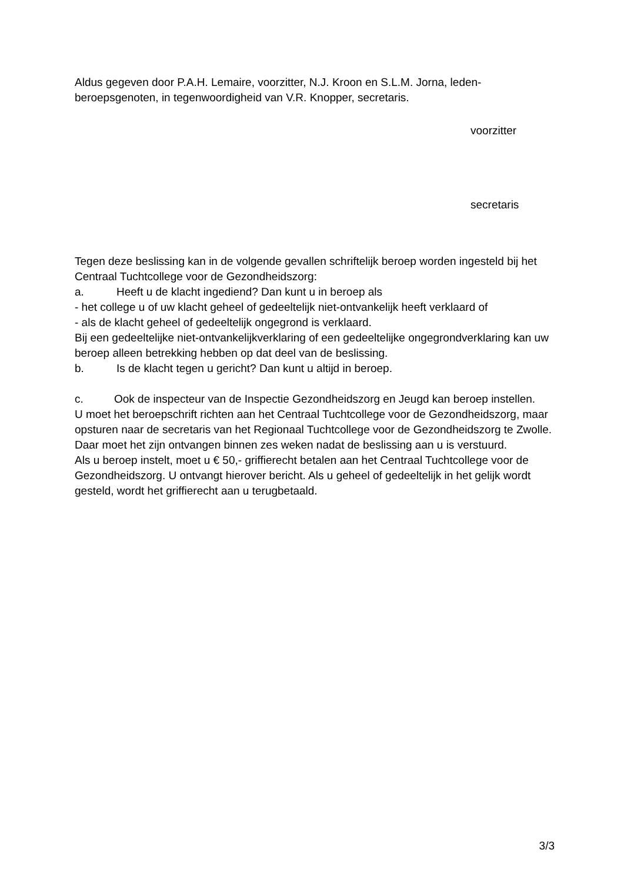Aldus gegeven door P.A.H. Lemaire, voorzitter, N.J. Kroon en S.L.M. Jorna, leden-beroepsgenoten, in tegenwoordigheid van V.R. Knopper, secretaris.
voorzitter
secretaris
Tegen deze beslissing kan in de volgende gevallen schriftelijk beroep worden ingesteld bij het Centraal Tuchtcollege voor de Gezondheidszorg:
a. Heeft u de klacht ingediend? Dan kunt u in beroep als
- het college u of uw klacht geheel of gedeeltelijk niet-ontvankelijk heeft verklaard of
- als de klacht geheel of gedeeltelijk ongegrond is verklaard.
Bij een gedeeltelijke niet-ontvankelijkverklaring of een gedeeltelijke ongegrondverklaring kan uw beroep alleen betrekking hebben op dat deel van de beslissing.
b. Is de klacht tegen u gericht? Dan kunt u altijd in beroep.
c. Ook de inspecteur van de Inspectie Gezondheidszorg en Jeugd kan beroep instellen.
U moet het beroepschrift richten aan het Centraal Tuchtcollege voor de Gezondheidszorg, maar opsturen naar de secretaris van het Regionaal Tuchtcollege voor de Gezondheidszorg te Zwolle. Daar moet het zijn ontvangen binnen zes weken nadat de beslissing aan u is verstuurd.
Als u beroep instelt, moet u € 50,- griffierecht betalen aan het Centraal Tuchtcollege voor de Gezondheidszorg. U ontvangt hierover bericht. Als u geheel of gedeeltelijk in het gelijk wordt gesteld, wordt het griffierecht aan u terugbetaald.
3/3